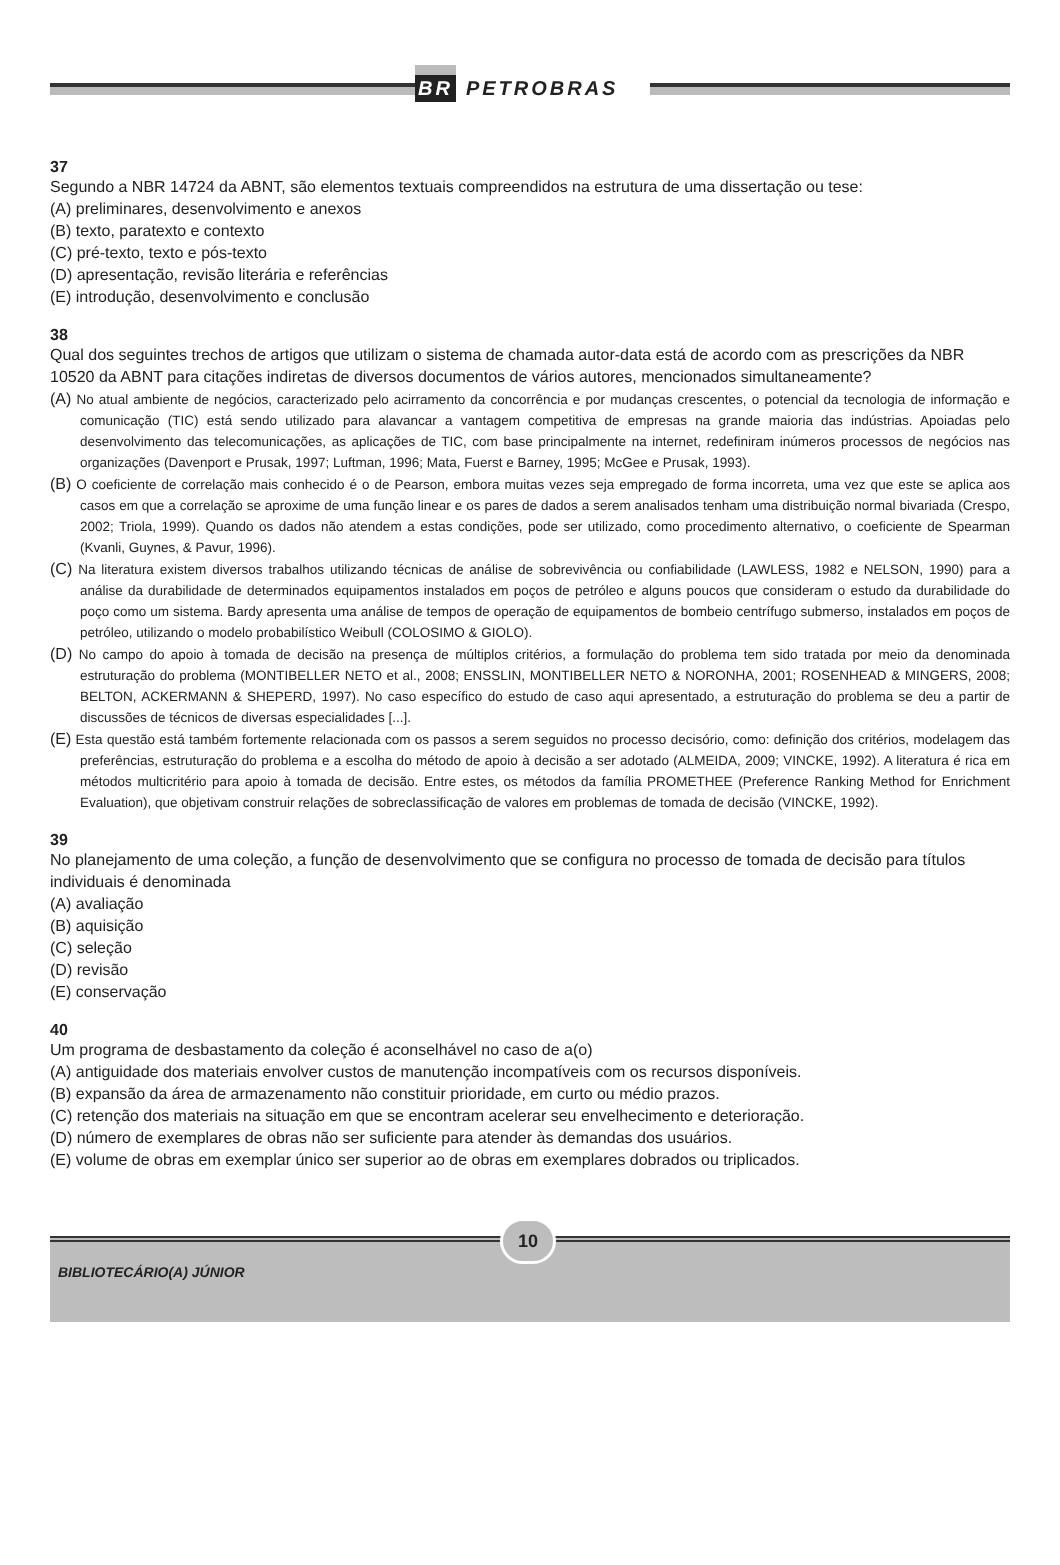BR PETROBRAS
37
Segundo a NBR 14724 da ABNT, são elementos textuais compreendidos na estrutura de uma dissertação ou tese:
(A) preliminares, desenvolvimento e anexos
(B) texto, paratexto e contexto
(C) pré-texto, texto e pós-texto
(D) apresentação, revisão literária e referências
(E) introdução, desenvolvimento e conclusão
38
Qual dos seguintes trechos de artigos que utilizam o sistema de chamada autor-data está de acordo com as prescrições da NBR 10520 da ABNT para citações indiretas de diversos documentos de vários autores, mencionados simultaneamente?
(A) No atual ambiente de negócios, caracterizado pelo acirramento da concorrência e por mudanças crescentes, o potencial da tecnologia de informação e comunicação (TIC) está sendo utilizado para alavancar a vantagem competitiva de empresas na grande maioria das indústrias. Apoiadas pelo desenvolvimento das telecomunicações, as aplicações de TIC, com base principalmente na internet, redefiniram inúmeros processos de negócios nas organizações (Davenport e Prusak, 1997; Luftman, 1996; Mata, Fuerst e Barney, 1995; McGee e Prusak, 1993).
(B) O coeficiente de correlação mais conhecido é o de Pearson, embora muitas vezes seja empregado de forma incorreta, uma vez que este se aplica aos casos em que a correlação se aproxime de uma função linear e os pares de dados a serem analisados tenham uma distribuição normal bivariada (Crespo, 2002; Triola, 1999). Quando os dados não atendem a estas condições, pode ser utilizado, como procedimento alternativo, o coeficiente de Spearman (Kvanli, Guynes, & Pavur, 1996).
(C) Na literatura existem diversos trabalhos utilizando técnicas de análise de sobrevivência ou confiabilidade (LAWLESS, 1982 e NELSON, 1990) para a análise da durabilidade de determinados equipamentos instalados em poços de petróleo e alguns poucos que consideram o estudo da durabilidade do poço como um sistema. Bardy apresenta uma análise de tempos de operação de equipamentos de bombeio centrífugo submerso, instalados em poços de petróleo, utilizando o modelo probabilístico Weibull (COLOSIMO & GIOLO).
(D) No campo do apoio à tomada de decisão na presença de múltiplos critérios, a formulação do problema tem sido tratada por meio da denominada estruturação do problema (MONTIBELLER NETO et al., 2008; ENSSLIN, MONTIBELLER NETO & NORONHA, 2001; ROSENHEAD & MINGERS, 2008; BELTON, ACKERMANN & SHEPERD, 1997). No caso específico do estudo de caso aqui apresentado, a estruturação do problema se deu a partir de discussões de técnicos de diversas especialidades [...].
(E) Esta questão está também fortemente relacionada com os passos a serem seguidos no processo decisório, como: definição dos critérios, modelagem das preferências, estruturação do problema e a escolha do método de apoio à decisão a ser adotado (ALMEIDA, 2009; VINCKE, 1992). A literatura é rica em métodos multicritério para apoio à tomada de decisão. Entre estes, os métodos da família PROMETHEE (Preference Ranking Method for Enrichment Evaluation), que objetivam construir relações de sobreclassificação de valores em problemas de tomada de decisão (VINCKE, 1992).
39
No planejamento de uma coleção, a função de desenvolvimento que se configura no processo de tomada de decisão para títulos individuais é denominada
(A) avaliação
(B) aquisição
(C) seleção
(D) revisão
(E) conservação
40
Um programa de desbastamento da coleção é aconselhável no caso de a(o)
(A) antiguidade dos materiais envolver custos de manutenção incompatíveis com os recursos disponíveis.
(B) expansão da área de armazenamento não constituir prioridade, em curto ou médio prazos.
(C) retenção dos materiais na situação em que se encontram acelerar seu envelhecimento e deterioração.
(D) número de exemplares de obras não ser suficiente para atender às demandas dos usuários.
(E) volume de obras em exemplar único ser superior ao de obras em exemplares dobrados ou triplicados.
BIBLIOTECÁRIO(A) JÚNIOR
10